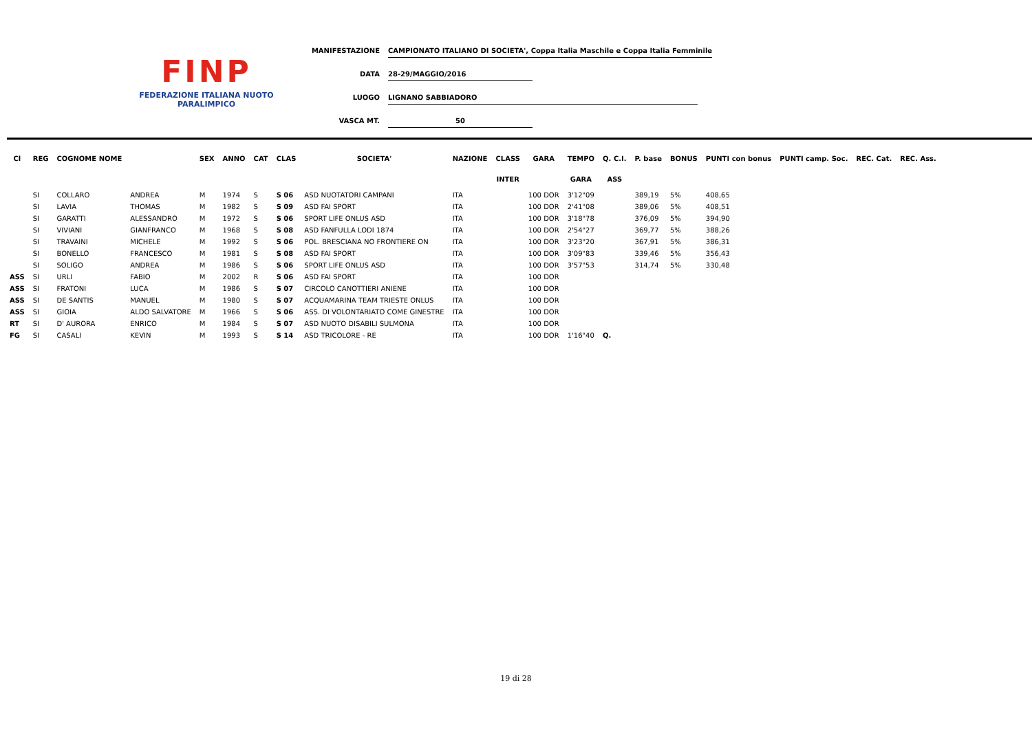FINP
FEDERAZIONE ITALIANA NUOTO PARALIMPICO
MANIFESTAZIONE CAMPIONATO ITALIANO DI SOCIETA', Coppa Italia Maschile e Coppa Italia Femminile
DATA 28-29/MAGGIO/2016
LUOGO LIGNANO SABBIADORO
VASCA MT. 50
| Cl | REG | COGNOME NOME | | SEX | ANNO | CAT | CLAS | SOCIETA' | NAZIONE | CLASS | GARA | TEMPO | Q. C.I. | P. base | BONUS | PUNTI con bonus | PUNTI camp. Soc. | REC. Cat. | REC. Ass. |
| --- | --- | --- | --- | --- | --- | --- | --- | --- | --- | --- | --- | --- | --- | --- | --- | --- | --- | --- | --- |
| | | | | | | | | | | INTER | | GARA | ASS | | | | | | |
| | SI | COLLARO | ANDREA | M | 1974 | S | S 06 | ASD NUOTATORI CAMPANI | ITA | | 100 DOR | 3'12"09 | | 389,19 | 5% | 408,65 | | | |
| | SI | LAVIA | THOMAS | M | 1982 | S | S 09 | ASD FAI SPORT | ITA | | 100 DOR | 2'41"08 | | 389,06 | 5% | 408,51 | | | |
| | SI | GARATTI | ALESSANDRO | M | 1972 | S | S 06 | SPORT LIFE ONLUS ASD | ITA | | 100 DOR | 3'18"78 | | 376,09 | 5% | 394,90 | | | |
| | SI | VIVIANI | GIANFRANCO | M | 1968 | S | S 08 | ASD FANFULLA LODI 1874 | ITA | | 100 DOR | 2'54"27 | | 369,77 | 5% | 388,26 | | | |
| | SI | TRAVAINI | MICHELE | M | 1992 | S | S 06 | POL. BRESCIANA NO FRONTIERE ON | ITA | | 100 DOR | 3'23"20 | | 367,91 | 5% | 386,31 | | | |
| | SI | BONELLO | FRANCESCO | M | 1981 | S | S 08 | ASD FAI SPORT | ITA | | 100 DOR | 3'09"83 | | 339,46 | 5% | 356,43 | | | |
| | SI | SOLIGO | ANDREA | M | 1986 | S | S 06 | SPORT LIFE ONLUS ASD | ITA | | 100 DOR | 3'57"53 | | 314,74 | 5% | 330,48 | | | |
| ASS | SI | URLI | FABIO | M | 2002 | R | S 06 | ASD FAI SPORT | ITA | | 100 DOR | | | | | | | | |
| ASS | SI | FRATONI | LUCA | M | 1986 | S | S 07 | CIRCOLO CANOTTIERI ANIENE | ITA | | 100 DOR | | | | | | | | |
| ASS | SI | DE SANTIS | MANUEL | M | 1980 | S | S 07 | ACQUAMARINA TEAM TRIESTE ONLUS | ITA | | 100 DOR | | | | | | | | |
| ASS | SI | GIOIA | ALDO SALVATORE | M | 1966 | S | S 06 | ASS. DI VOLONTARIATO COME GINESTRE | ITA | | 100 DOR | | | | | | | | |
| RT | SI | D' AURORA | ENRICO | M | 1984 | S | S 07 | ASD NUOTO DISABILI SULMONA | ITA | | 100 DOR | | | | | | | | |
| FG | SI | CASALI | KEVIN | M | 1993 | S | S 14 | ASD TRICOLORE - RE | ITA | | 100 DOR | 1'16"40 | Q. | | | | | | |
19 di 28